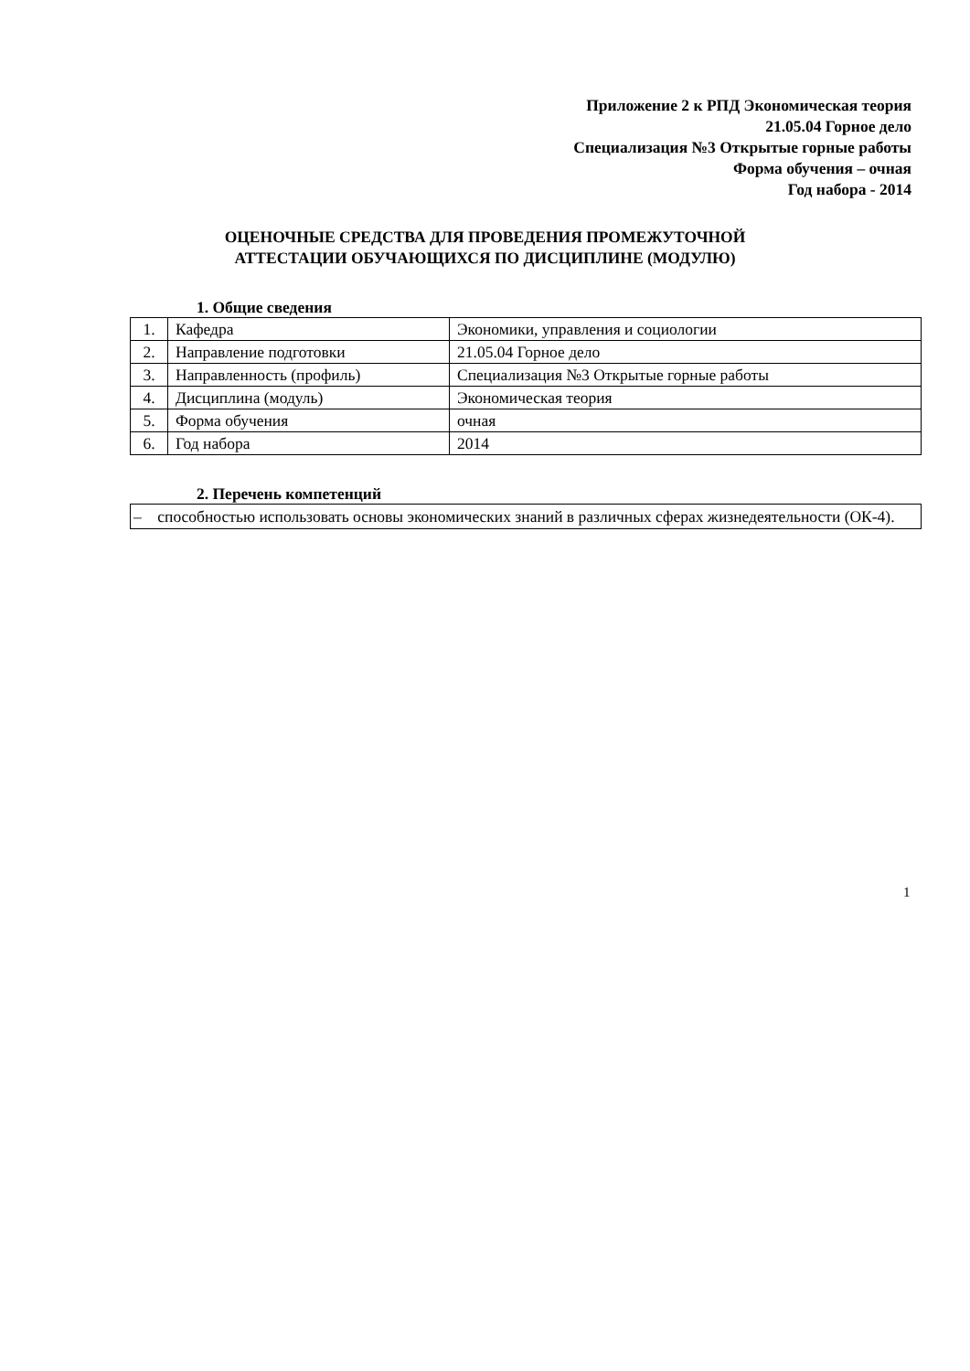Приложение 2 к РПД Экономическая теория
21.05.04 Горное дело
Специализация №3 Открытые горные работы
Форма обучения – очная
Год набора - 2014
ОЦЕНОЧНЫЕ СРЕДСТВА ДЛЯ ПРОВЕДЕНИЯ ПРОМЕЖУТОЧНОЙ
АТТЕСТАЦИИ ОБУЧАЮЩИХСЯ ПО ДИСЦИПЛИНЕ (МОДУЛЮ)
1. Общие сведения
| 1. | Кафедра | Экономики, управления и социологии |
| 2. | Направление подготовки | 21.05.04 Горное дело |
| 3. | Направленность (профиль) | Специализация №3 Открытые горные работы |
| 4. | Дисциплина (модуль) | Экономическая теория |
| 5. | Форма обучения | очная |
| 6. | Год набора | 2014 |
2. Перечень компетенций
– способностью использовать основы экономических знаний в различных сферах жизнедеятельности (ОК-4).
1